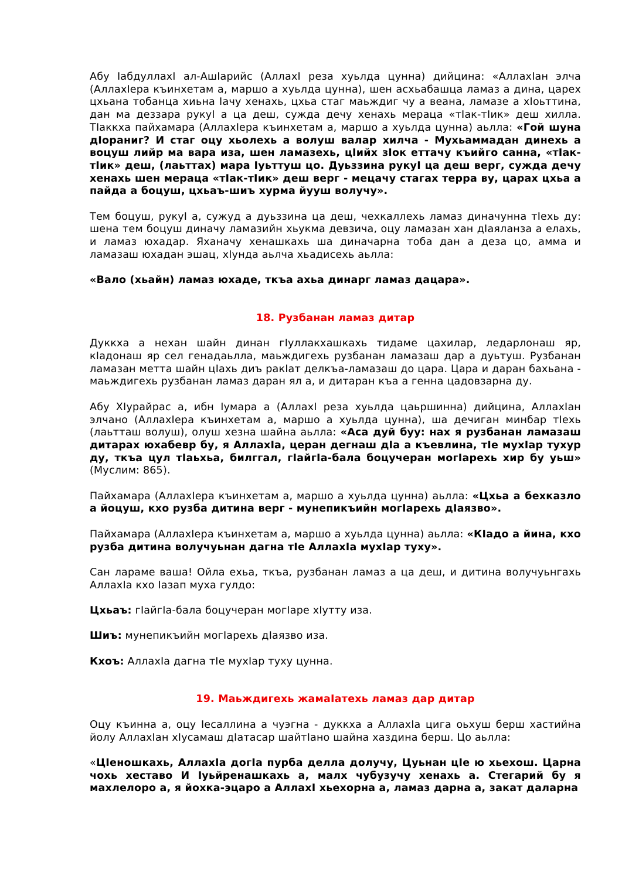Абу IабдуллахI ал-АшIарийс (АллахI реза хуьлда цунна) дийцина: «АллахIан элча (АллахIера къинхетам а, маршо а хуьлда цунна), шен асхьабашца ламаз а дина, царех цхьана тобанца хиьна Iачу хенахь, цхьа стаг маьждиг чу а веана, ламазе а хIоьттина, дан ма деззара рукуI а ца деш, сужда дечу хенахь мераца «тIак-тIик» деш хилла. ТIаккха пайхамара (АллахIера къинхетам а, маршо а хуьлда цунна) аьлла: «Гой шуна дIораниг? И стаг оцу хьолехь а волуш валар хилча - Мухьаммадан динехь а воцуш лийр ма вара иза, шен ламазехь, цIийх зIок еттачу къийго санна, «тIак-тIик» деш, (лаьттах) мара Iуьттуш цо. Дуьззина рукуI ца деш верг, сужда дечу хенахь шен мераца «тIак-тIик» деш верг - мецачу стагах терра ву, царах цхьа а пайда а боцуш, цхьаъ-шиъ хурма йууш волучу».
Тем боцуш, рукуI а, сужуд а дуьззина ца деш, чехкаллехь ламаз диначунна тIехь ду: шена тем боцуш диначу ламазийн хьукма девзича, оцу ламазан хан дIаяланза а елахь, и ламаз юхадар. Яханачу хенашкахь ша диначарна тоба дан а деза цо, амма и ламазаш юхадан эшац, хIунда аьлча хьадисехь аьлла:
«Вало (хьайн) ламаз юхаде, ткъа ахьа динарг ламаз дацара».
18. Рузбанан ламаз дитар
Дуккха а нехан шайн динан гIуллакхашкахь тидаме цахилар, ледарлонаш яр, кIадонаш яр сел генадаьлла, маьждигехь рузбанан ламазаш дар а дуьтуш. Рузбанан ламазан метта шайн цIахь диъ ракIат делкъа-ламазаш до цара. Цара и даран бахьана - маьждигехь рузбанан ламаз даран ял а, и дитаран къа а генна цадовзарна ду.
Абу ХIурайрас а, ибн Iумара а (АллахI реза хуьлда цаьршинна) дийцина, АллахIан элчано (АллахIера къинхетам а, маршо а хуьлда цунна), ша дечиган минбар тIехь (лаьтташ волуш), олуш хезна шайна аьлла: «Аса дуй буу: нах я рузбанан ламазаш дитарах юхабевр бу, я АллахIа, церан дегнаш дIа а къевлина, тIе мухIар тухур ду, ткъа цул тIаьхьа, билггал, гIайгIа-бала боцучеран могIарехь хир бу уьш» (Муслим: 865).
Пайхамара (АллахIера къинхетам а, маршо а хуьлда цунна) аьлла: «Цхьа а бехказло а йоцуш, кхо рузба дитина верг - мунепикъийн могIарехь дIаязво».
Пайхамара (АллахIера къинхетам а, маршо а хуьлда цунна) аьлла: «КIадо а йина, кхо рузба дитина волучуьнан дагна тIе АллахIа мухIар туху».
Сан лараме ваша! Ойла ехьа, ткъа, рузбанан ламаз а ца деш, и дитина волучуьнгахь АллахIа кхо Iазап муха гулдо:
Цхьаъ: гIайгIа-бала боцучеран могIаре хIутту иза.
Шиъ: мунепикъийн могIарехь дIаязво иза.
Кхоъ: АллахIа дагна тIе мухIар туху цунна.
19. Маьждигехь жамаIатехь ламаз дар дитар
Оцу къинна а, оцу Iесаллина а чуэгна - дуккха а АллахIа цига оьхуш берш хастийна йолу АллахIан хIусамаш дIатасар шайтIано шайна хаздина берш. Цо аьлла:
«ЦIеношкахь, АллахIа догIа пурба делла долучу, Цуьнан цIе ю хьехош. Царна чохь хеставо И Iуьйренашкахь а, малх чубузучу хенахь а. Стегарий бу я махлелоро а, я йохка-эцаро а АллахI хьехорна а, ламаз дарна а, закат даларна